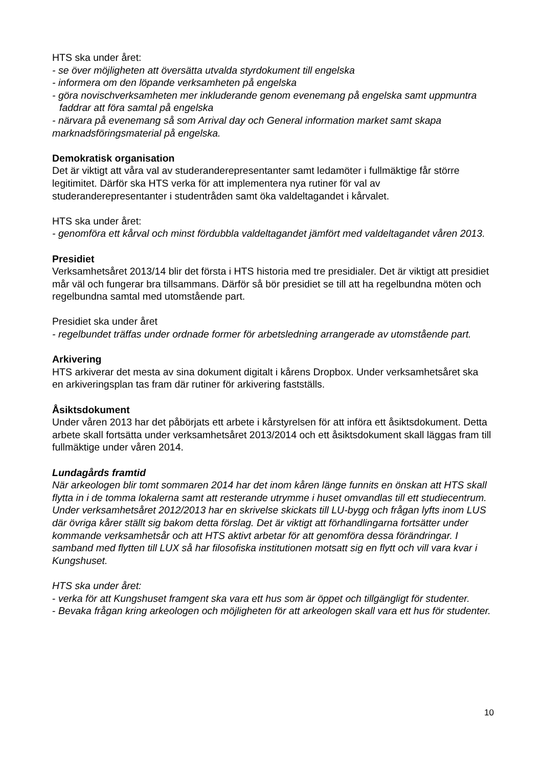HTS ska under året:
- se över möjligheten att översätta utvalda styrdokument till engelska
- informera om den löpande verksamheten på engelska
- göra novischverksamheten mer inkluderande genom evenemang på engelska samt uppmuntra faddrar att föra samtal på engelska
- närvara på evenemang så som Arrival day och General information market samt skapa marknadsföringsmaterial på engelska.
Demokratisk organisation
Det är viktigt att våra val av studeranderepresentanter samt ledamöter i fullmäktige får större legitimitet. Därför ska HTS verka för att implementera nya rutiner för val av studeranderepresentanter i studentråden samt öka valdeltagandet i kårvalet.
HTS ska under året:
- genomföra ett kårval och minst fördubbla valdeltagandet jämfört med valdeltagandet våren 2013.
Presidiet
Verksamhetsåret 2013/14 blir det första i HTS historia med tre presidialer. Det är viktigt att presidiet mår väl och fungerar bra tillsammans. Därför så bör presidiet se till att ha regelbundna möten och regelbundna samtal med utomstående part.
Presidiet ska under året
- regelbundet träffas under ordnade former för arbetsledning arrangerade av utomstående part.
Arkivering
HTS arkiverar det mesta av sina dokument digitalt i kårens Dropbox. Under verksamhetsåret ska en arkiveringsplan tas fram där rutiner för arkivering fastställs.
Åsiktsdokument
Under våren 2013 har det påbörjats ett arbete i kårstyrelsen för att införa ett åsiktsdokument. Detta arbete skall fortsätta under verksamhetsåret 2013/2014 och ett åsiktsdokument skall läggas fram till fullmäktige under våren 2014.
Lundagårds framtid
När arkeologen blir tomt sommaren 2014 har det inom kåren länge funnits en önskan att HTS skall flytta in i de tomma lokalerna samt att resterande utrymme i huset omvandlas till ett studiecentrum. Under verksamhetsåret 2012/2013 har en skrivelse skickats till LU-bygg och frågan lyfts inom LUS där övriga kårer ställt sig bakom detta förslag. Det är viktigt att förhandlingarna fortsätter under kommande verksamhetsår och att HTS aktivt arbetar för att genomföra dessa förändringar. I samband med flytten till LUX så har filosofiska institutionen motsatt sig en flytt och vill vara kvar i Kungshuset.
HTS ska under året:
- verka för att Kungshuset framgent ska vara ett hus som är öppet och tillgängligt för studenter.
- Bevaka frågan kring arkeologen och möjligheten för att arkeologen skall vara ett hus för studenter.
10